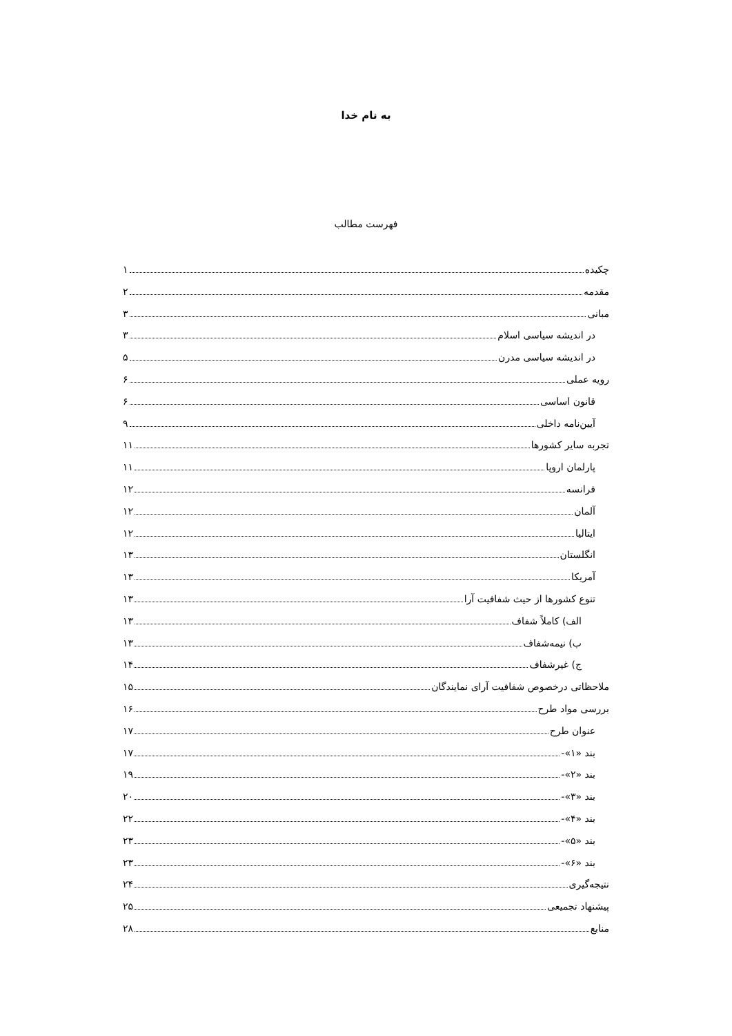به نام خدا
فهرست مطالب
چکیده ۱
مقدمه ۲
مبانی ۳
در اندیشه سیاسی اسلام ۳
در اندیشه سیاسی مدرن ۵
رویه عملی ۶
قانون اساسی ۶
آیین‌نامه داخلی ۹
تجربه سایر کشورها ۱۱
پارلمان اروپا ۱۱
فرانسه ۱۲
آلمان ۱۲
ایتالیا ۱۲
انگلستان ۱۳
آمریکا ۱۳
تنوع کشورها از حیث شفافیت آرا ۱۳
الف) کاملاً شفاف ۱۳
ب) نیمه‌شفاف ۱۳
ج) غیرشفاف ۱۴
ملاحظاتی درخصوص شفافیت آرای نمایندگان ۱۵
بررسی مواد طرح ۱۶
عنوان طرح ۱۷
بند «۱»- ۱۷
بند «۲»- ۱۹
بند «۳»- ۲۰
بند «۴»- ۲۲
بند «۵»- ۲۳
بند «۶»- ۲۳
نتیجه‌گیری ۲۴
پیشنهاد تجمیعی ۲۵
منابع ۲۸